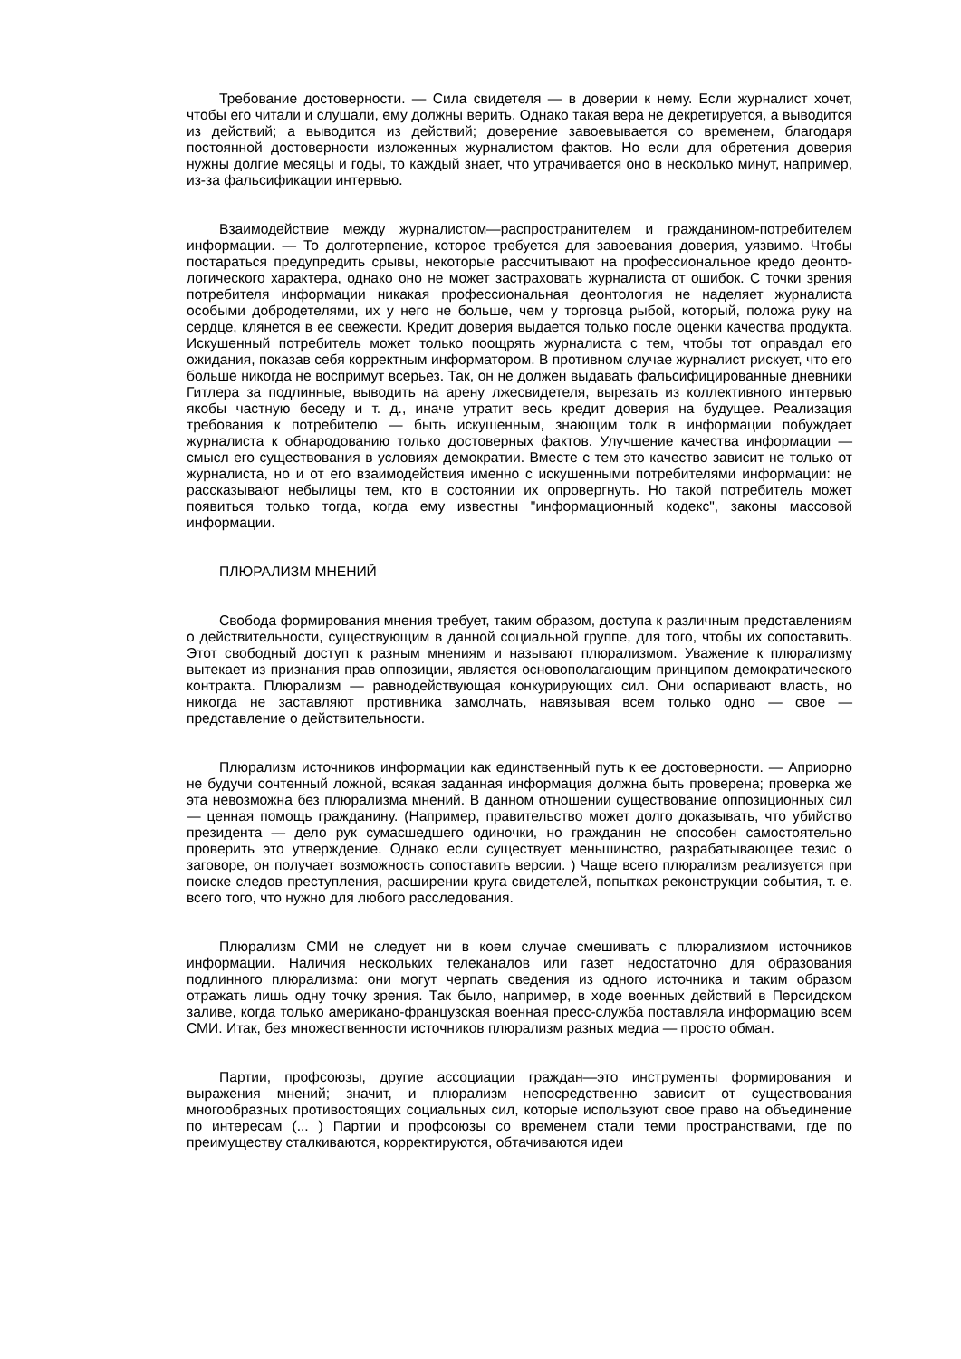Требование достоверности. — Сила свидетеля — в доверии к нему. Если журналист хочет, чтобы его читали и слушали, ему должны верить. Однако такая вера не декретируется, а выводится из действий; а выводится из действий; доверение завоевывается со временем, благодаря постоянной достоверности изложенных журналистом фактов. Но если для обретения доверия нужны долгие месяцы и годы, то каждый знает, что утрачивается оно в несколько минут, например, из-за фальсификации интервью.
Взаимодействие между журналистом—распространителем и гражданином-потребителем информации. — То долготерпение, которое требуется для завоевания доверия, уязвимо. Чтобы постараться предупредить срывы, некоторые рассчитывают на профессиональное кредо деонто-логического характера, однако оно не может застраховать журналиста от ошибок. С точки зрения потребителя информации никакая профессиональная деонтология не наделяет журналиста особыми добродетелями, их у него не больше, чем у торговца рыбой, который, положа руку на сердце, клянется в ее свежести. Кредит доверия выдается только после оценки качества продукта. Искушенный потребитель может только поощрять журналиста с тем, чтобы тот оправдал его ожидания, показав себя корректным информатором. В противном случае журналист рискует, что его больше никогда не воспримут всерьез. Так, он не должен выдавать фальсифицированные дневники Гитлера за подлинные, выводить на арену лжесвидетеля, вырезать из коллективного интервью якобы частную беседу и т. д., иначе утратит весь кредит доверия на будущее. Реализация требования к потребителю — быть искушенным, знающим толк в информации побуждает журналиста к обнародованию только достоверных фактов. Улучшение качества информации — смысл его существования в условиях демократии. Вместе с тем это качество зависит не только от журналиста, но и от его взаимодействия именно с искушенными потребителями информации: не рассказывают небылицы тем, кто в состоянии их опровергнуть. Но такой потребитель может появиться только тогда, когда ему известны "информационный кодекс", законы массовой информации.
ПЛЮРАЛИЗМ МНЕНИЙ
Свобода формирования мнения требует, таким образом, доступа к различным представлениям о действительности, существующим в данной социальной группе, для того, чтобы их сопоставить. Этот свободный доступ к разным мнениям и называют плюрализмом. Уважение к плюрализму вытекает из признания прав оппозиции, является основополагающим принципом демократического контракта. Плюрализм — равнодействующая конкурирующих сил. Они оспаривают власть, но никогда не заставляют противника замолчать, навязывая всем только одно — свое — представление о действительности.
Плюрализм источников информации как единственный путь к ее достоверности. — Априорно не будучи сочтенный ложной, всякая заданная информация должна быть проверена; проверка же эта невозможна без плюрализма мнений. В данном отношении существование оппозиционных сил — ценная помощь гражданину. (Например, правительство может долго доказывать, что убийство президента — дело рук сумасшедшего одиночки, но гражданин не способен самостоятельно проверить это утверждение. Однако если существует меньшинство, разрабатывающее тезис о заговоре, он получает возможность сопоставить версии. ) Чаще всего плюрализм реализуется при поиске следов преступления, расширении круга свидетелей, попытках реконструкции события, т. е. всего того, что нужно для любого расследования.
Плюрализм СМИ не следует ни в коем случае смешивать с плюрализмом источников информации. Наличия нескольких телеканалов или газет недостаточно для образования подлинного плюрализма: они могут черпать сведения из одного источника и таким образом отражать лишь одну точку зрения. Так было, например, в ходе военных действий в Персидском заливе, когда только американо-французская военная пресс-служба поставляла информацию всем СМИ. Итак, без множественности источников плюрализм разных медиа — просто обман.
Партии, профсоюзы, другие ассоциации граждан—это инструменты формирования и выражения мнений; значит, и плюрализм непосредственно зависит от существования многообразных противостоящих социальных сил, которые используют свое право на объединение по интересам (... ) Партии и профсоюзы со временем стали теми пространствами, где по преимуществу сталкиваются, корректируются, обтачиваются идеи